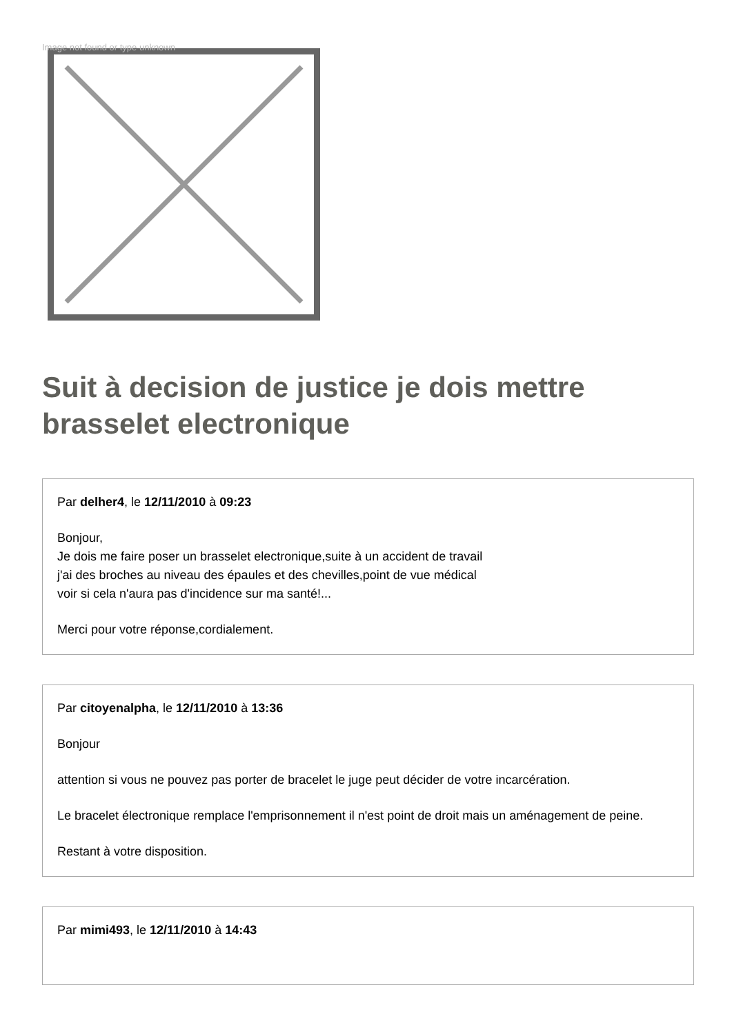Image not found or type unknown
Suit à decision de justice je dois mettre brasselet electronique
Par delher4, le 12/11/2010 à 09:23
Bonjour,
Je dois me faire poser un brasselet electronique,suite à un accident de travail
j'ai des broches au niveau des épaules et des chevilles,point de vue médical
voir si cela n'aura pas d'incidence sur ma santé!...
Merci pour votre réponse,cordialement.
Par citoyenalpha, le 12/11/2010 à 13:36
Bonjour
attention si vous ne pouvez pas porter de bracelet le juge peut décider de votre incarcération.
Le bracelet électronique remplace l'emprisonnement il n'est point de droit mais un aménagement de peine.
Restant à votre disposition.
Par mimi493, le 12/11/2010 à 14:43